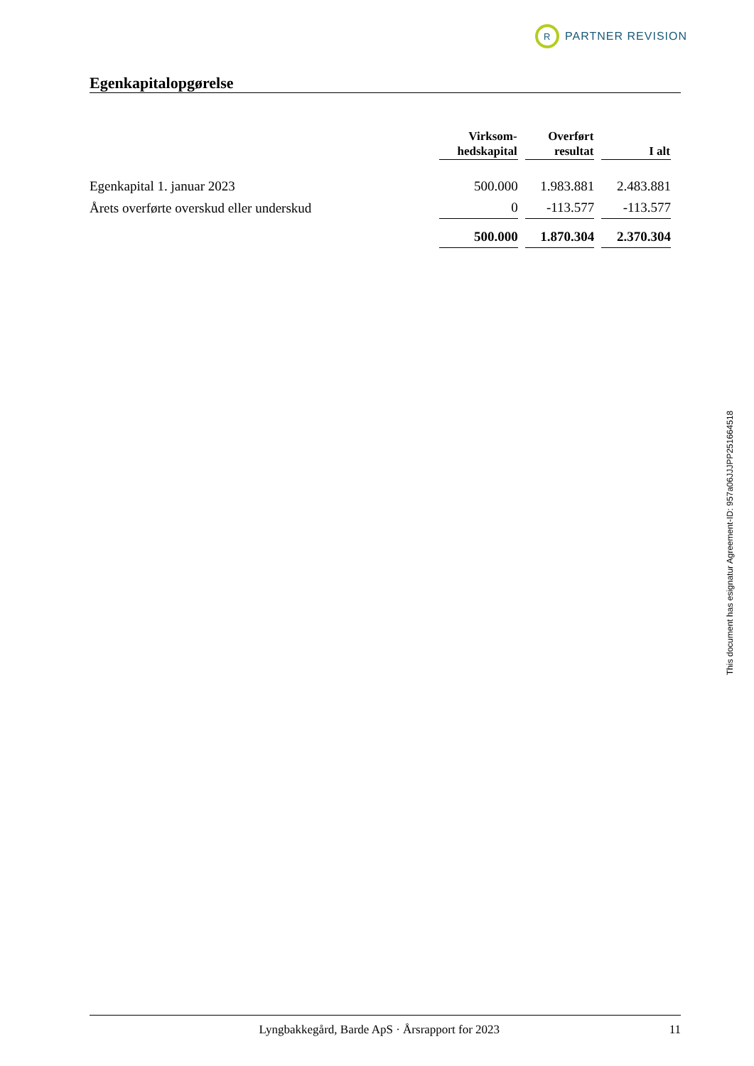R
PARTNER REVISION
Egenkapitalopgørelse
| | Virksom- hedskapital | Overført resultat | I alt |
| --- | --- | --- | --- |
| Egenkapital 1. januar 2023 | 500.000 | 1.983.881 | 2.483.881 |
| Årets overførte overskud eller underskud | 0 | -113.577 | -113.577 |
| | 500.000 | 1.870.304 | 2.370.304 |
This document has esignatur Agreement-ID: 957a06JJJPP251664518
Lyngbakkegård, Barde ApS · Årsrapport for 2023 11